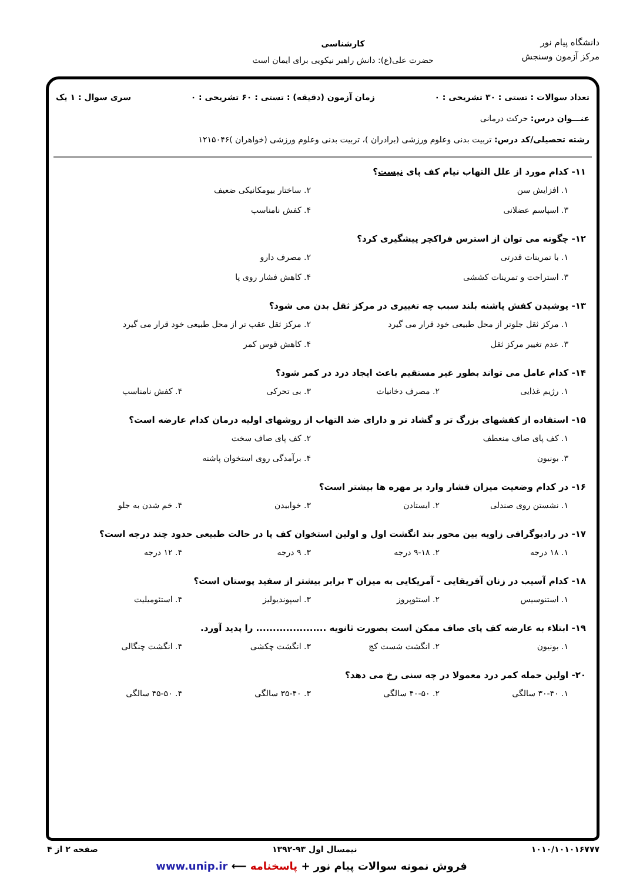دانشگاه پیام نور
مرکز آزمون وسنجش
کارشناسی
حضرت علی(ع): دانش راهبر نیکویی برای ایمان است
تعداد سوالات : تستی : ۳۰ تشریحی : ۰ زمان آزمون (دقیقه) : تستی : ۶۰ تشریحی : ۰ سری سوال : ۱ یک
عنـــوان درس: حرکت درمانی
رشته تحصیلی/کد درس: تربیت بدنی وعلوم ورزشی (برادران )، تربیت بدنی وعلوم ورزشی (خواهران )۱۲۱۵۰۴۶
۱۱- کدام مورد از علل التهاب نیام کف پای نیست؟
۱. افزایش سن ۲. ساختار بیومکانیکی ضعیف ۳. اسپاسم عضلانی ۴. کفش نامناسب
۱۲- چگونه می توان از استرس فراکچر پیشگیری کرد؟
۱. با تمرینات قدرتی ۲. مصرف دارو ۳. استراحت و تمرینات کششی ۴. کاهش فشار روی پا
۱۳- پوشیدن کفش پاشنه بلند سبب چه تغییری در مرکز ثقل بدن می شود؟
۱. مرکز ثقل جلوتر از محل طبیعی خود قرار می گیرد ۲. مرکز ثقل عقب تر از محل طبیعی خود قرار می گیرد ۳. عدم تغییر مرکز ثقل ۴. کاهش قوس کمر
۱۴- کدام عامل می تواند بطور غیر مستقیم باعث ایجاد درد در کمر شود؟
۱. رژیم غذایی ۲. مصرف دخانیات ۳. بی تحرکی ۴. کفش نامناسب
۱۵- استفاده از کفشهای بزرگ تر و گشاد تر و دارای ضد التهاب از روشهای اولیه درمان کدام عارضه است؟
۱. کف پای صاف منعطف ۲. کف پای صاف سخت ۳. بونیون ۴. برآمدگی روی استخوان پاشنه
۱۶- در کدام وضعیت میزان فشار وارد بر مهره ها بیشتر است؟
۱. نشستن روی صندلی ۲. ایستادن ۳. خوابیدن ۴. خم شدن به جلو
۱۷- در رادیوگرافی زاویه بین محور بند انگشت اول و اولین استخوان کف پا در حالت طبیعی حدود چند درجه است؟
۱. ۱۸ درجه ۲. ۹-۱۸ درجه ۳. ۹ درجه ۴. ۱۲ درجه
۱۸- کدام آسیب در زنان آفریقایی - آمریکایی به میزان ۳ برابر بیشتر از سفید پوستان است؟
۱. استنوسیس ۲. استئوپروز ۳. اسپوندیولیز ۴. استئومیلیت
۱۹- ابتلاء به عارضه کف پای صاف ممکن است بصورت ثانویه ..................... را پدید آورد.
۱. بونیون ۲. انگشت شست کج ۳. انگشت چکشی ۴. انگشت چنگالی
۲۰- اولین حمله کمر درد معمولا در چه سنی رخ می دهد؟
۱. ۳۰-۴۰ سالگی ۲. ۴۰-۵۰ سالگی ۳. ۳۵-۴۰ سالگی ۴. ۴۵-۵۰ سالگی
۱۰۱۰/۱۰۱۰۱۶۷۷۷ نیمسال اول ۹۳-۱۳۹۲ صفحه ۲ از ۴
فروش نمونه سوالات پیام نور + پاسخنامه ⟵ www.unip.ir